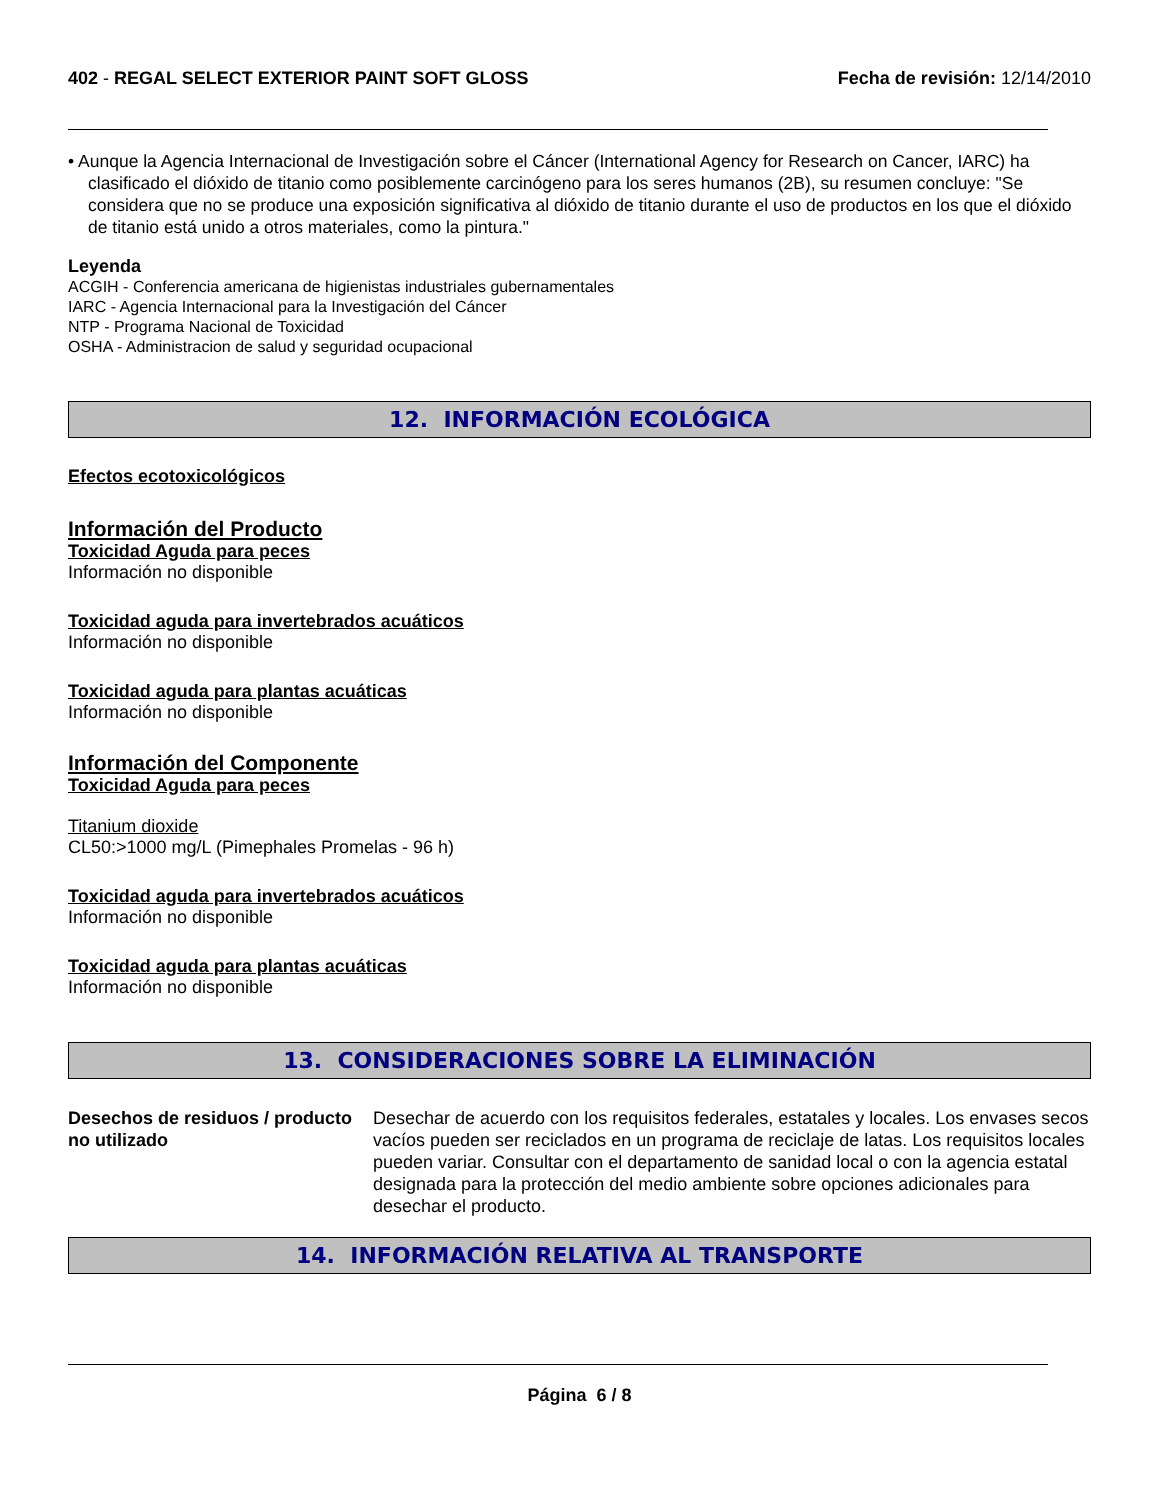402 - REGAL SELECT EXTERIOR PAINT SOFT GLOSS
Fecha de revisión: 12/14/2010
• Aunque la Agencia Internacional de Investigación sobre el Cáncer (International Agency for Research on Cancer, IARC) ha clasificado el dióxido de titanio como posiblemente carcinógeno para los seres humanos (2B), su resumen concluye: "Se considera que no se produce una exposición significativa al dióxido de titanio durante el uso de productos en los que el dióxido de titanio está unido a otros materiales, como la pintura."
Leyenda
ACGIH - Conferencia americana de higienistas industriales gubernamentales
IARC - Agencia Internacional para la Investigación del Cáncer
NTP - Programa Nacional de Toxicidad
OSHA - Administracion de salud y seguridad ocupacional
12. INFORMACIÓN ECOLÓGICA
Efectos ecotoxicológicos
Información del Producto
Toxicidad Aguda para peces
Información no disponible
Toxicidad aguda para invertebrados acuáticos
Información no disponible
Toxicidad aguda para plantas acuáticas
Información no disponible
Información del Componente
Toxicidad Aguda para peces
Titanium dioxide
CL50:>1000 mg/L (Pimephales Promelas - 96 h)
Toxicidad aguda para invertebrados acuáticos
Información no disponible
Toxicidad aguda para plantas acuáticas
Información no disponible
13. CONSIDERACIONES SOBRE LA ELIMINACIÓN
Desechos de residuos / producto no utilizado
Desechar de acuerdo con los requisitos federales, estatales y locales. Los envases secos vacíos pueden ser reciclados en un programa de reciclaje de latas. Los requisitos locales pueden variar. Consultar con el departamento de sanidad local o con la agencia estatal designada para la protección del medio ambiente sobre opciones adicionales para desechar el producto.
14. INFORMACIÓN RELATIVA AL TRANSPORTE
Página 6 / 8